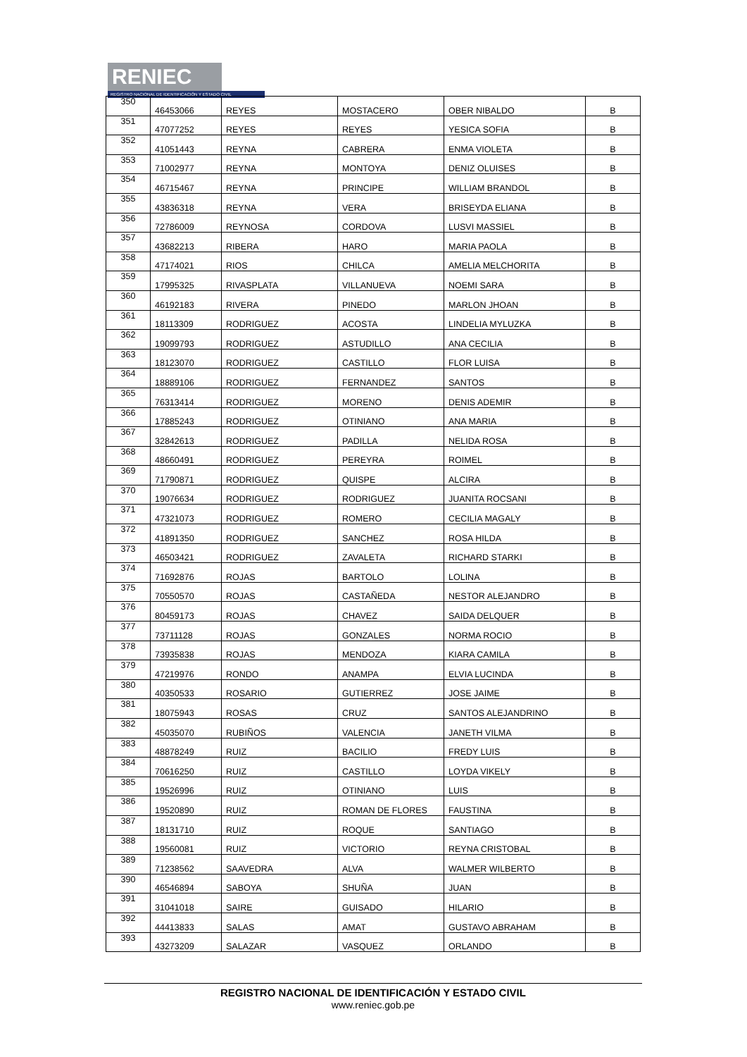RENIEC
REGISTRO NACIONAL DE IDENTIFICACIÓN Y ESTADO CIVIL
| 350 | 46453066 | REYES | MOSTACERO | OBER NIBALDO | B |
| 351 | 47077252 | REYES | REYES | YESICA SOFIA | B |
| 352 | 41051443 | REYNA | CABRERA | ENMA VIOLETA | B |
| 353 | 71002977 | REYNA | MONTOYA | DENIZ OLUISES | B |
| 354 | 46715467 | REYNA | PRINCIPE | WILLIAM BRANDOL | B |
| 355 | 43836318 | REYNA | VERA | BRISEYDA ELIANA | B |
| 356 | 72786009 | REYNOSA | CORDOVA | LUSVI MASSIEL | B |
| 357 | 43682213 | RIBERA | HARO | MARIA PAOLA | B |
| 358 | 47174021 | RIOS | CHILCA | AMELIA MELCHORITA | B |
| 359 | 17995325 | RIVASPLATA | VILLANUEVA | NOEMI SARA | B |
| 360 | 46192183 | RIVERA | PINEDO | MARLON JHOAN | B |
| 361 | 18113309 | RODRIGUEZ | ACOSTA | LINDELIA MYLUZKA | B |
| 362 | 19099793 | RODRIGUEZ | ASTUDILLO | ANA CECILIA | B |
| 363 | 18123070 | RODRIGUEZ | CASTILLO | FLOR LUISA | B |
| 364 | 18889106 | RODRIGUEZ | FERNANDEZ | SANTOS | B |
| 365 | 76313414 | RODRIGUEZ | MORENO | DENIS ADEMIR | B |
| 366 | 17885243 | RODRIGUEZ | OTINIANO | ANA MARIA | B |
| 367 | 32842613 | RODRIGUEZ | PADILLA | NELIDA ROSA | B |
| 368 | 48660491 | RODRIGUEZ | PEREYRA | ROIMEL | B |
| 369 | 71790871 | RODRIGUEZ | QUISPE | ALCIRA | B |
| 370 | 19076634 | RODRIGUEZ | RODRIGUEZ | JUANITA ROCSANI | B |
| 371 | 47321073 | RODRIGUEZ | ROMERO | CECILIA MAGALY | B |
| 372 | 41891350 | RODRIGUEZ | SANCHEZ | ROSA HILDA | B |
| 373 | 46503421 | RODRIGUEZ | ZAVALETA | RICHARD STARKI | B |
| 374 | 71692876 | ROJAS | BARTOLO | LOLINA | B |
| 375 | 70550570 | ROJAS | CASTAÑEDA | NESTOR ALEJANDRO | B |
| 376 | 80459173 | ROJAS | CHAVEZ | SAIDA DELQUER | B |
| 377 | 73711128 | ROJAS | GONZALES | NORMA ROCIO | B |
| 378 | 73935838 | ROJAS | MENDOZA | KIARA CAMILA | B |
| 379 | 47219976 | RONDO | ANAMPA | ELVIA LUCINDA | B |
| 380 | 40350533 | ROSARIO | GUTIERREZ | JOSE JAIME | B |
| 381 | 18075943 | ROSAS | CRUZ | SANTOS ALEJANDRINO | B |
| 382 | 45035070 | RUBIÑOS | VALENCIA | JANETH VILMA | B |
| 383 | 48878249 | RUIZ | BACILIO | FREDY LUIS | B |
| 384 | 70616250 | RUIZ | CASTILLO | LOYDA VIKELY | B |
| 385 | 19526996 | RUIZ | OTINIANO | LUIS | B |
| 386 | 19520890 | RUIZ | ROMAN DE FLORES | FAUSTINA | B |
| 387 | 18131710 | RUIZ | ROQUE | SANTIAGO | B |
| 388 | 19560081 | RUIZ | VICTORIO | REYNA CRISTOBAL | B |
| 389 | 71238562 | SAAVEDRA | ALVA | WALMER WILBERTO | B |
| 390 | 46546894 | SABOYA | SHUÑA | JUAN | B |
| 391 | 31041018 | SAIRE | GUISADO | HILARIO | B |
| 392 | 44413833 | SALAS | AMAT | GUSTAVO ABRAHAM | B |
| 393 | 43273209 | SALAZAR | VASQUEZ | ORLANDO | B |
REGISTRO NACIONAL DE IDENTIFICACIÓN Y ESTADO CIVIL
www.reniec.gob.pe